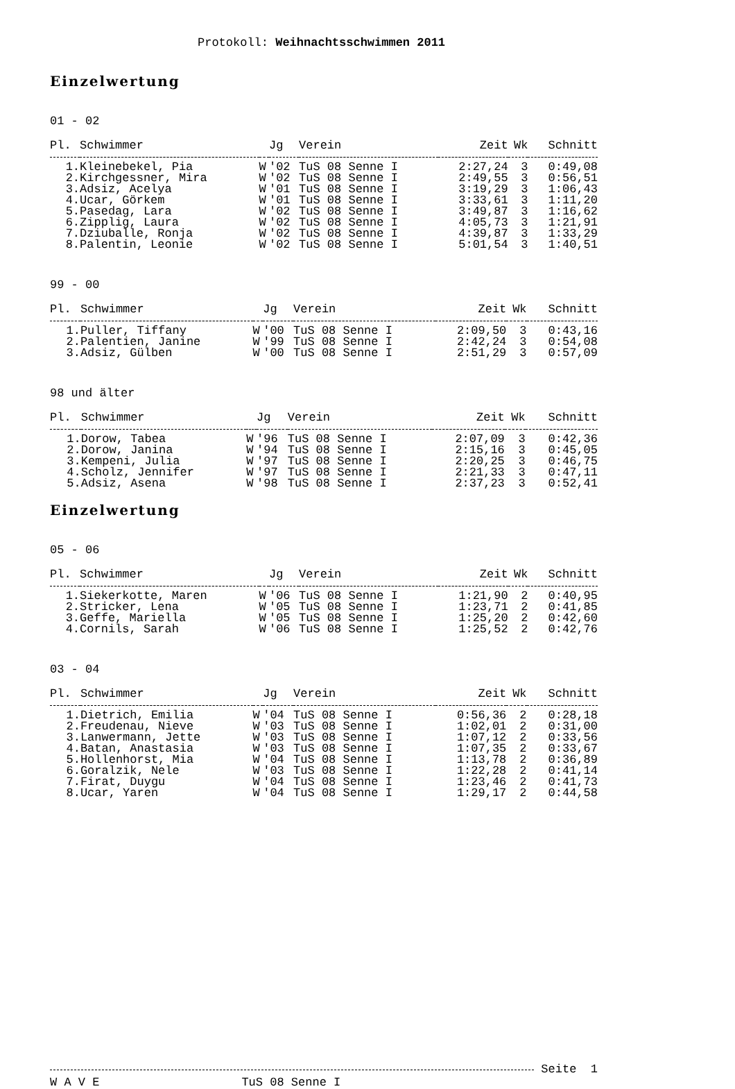Protokoll: Weihnachtsschwimmen 2011
Einzelwertung
01 - 02
| Pl. | Schwimmer | | Jg | Verein | Zeit | Wk | Schnitt |
| --- | --- | --- | --- | --- | --- | --- | --- |
| 1. | Kleinebekel, Pia | W | '02 | TuS 08 Senne I | 2:27,24 | 3 | 0:49,08 |
| 2. | Kirchgessner, Mira | W | '02 | TuS 08 Senne I | 2:49,55 | 3 | 0:56,51 |
| 3. | Adsiz, Acelya | W | '01 | TuS 08 Senne I | 3:19,29 | 3 | 1:06,43 |
| 4. | Ucar, Görkem | W | '01 | TuS 08 Senne I | 3:33,61 | 3 | 1:11,20 |
| 5. | Pasedag, Lara | W | '02 | TuS 08 Senne I | 3:49,87 | 3 | 1:16,62 |
| 6. | Zipplig, Laura | W | '02 | TuS 08 Senne I | 4:05,73 | 3 | 1:21,91 |
| 7. | Dziuballe, Ronja | W | '02 | TuS 08 Senne I | 4:39,87 | 3 | 1:33,29 |
| 8. | Palentin, Leonie | W | '02 | TuS 08 Senne I | 5:01,54 | 3 | 1:40,51 |
99 - 00
| Pl. | Schwimmer | | Jg | Verein | Zeit | Wk | Schnitt |
| --- | --- | --- | --- | --- | --- | --- | --- |
| 1. | Puller, Tiffany | W | '00 | TuS 08 Senne I | 2:09,50 | 3 | 0:43,16 |
| 2. | Palentien, Janine | W | '99 | TuS 08 Senne I | 2:42,24 | 3 | 0:54,08 |
| 3. | Adsiz, Gülben | W | '00 | TuS 08 Senne I | 2:51,29 | 3 | 0:57,09 |
98 und älter
| Pl. | Schwimmer | | Jg | Verein | Zeit | Wk | Schnitt |
| --- | --- | --- | --- | --- | --- | --- | --- |
| 1. | Dorow, Tabea | W | '96 | TuS 08 Senne I | 2:07,09 | 3 | 0:42,36 |
| 2. | Dorow, Janina | W | '94 | TuS 08 Senne I | 2:15,16 | 3 | 0:45,05 |
| 3. | Kempeni, Julia | W | '97 | TuS 08 Senne I | 2:20,25 | 3 | 0:46,75 |
| 4. | Scholz, Jennifer | W | '97 | TuS 08 Senne I | 2:21,33 | 3 | 0:47,11 |
| 5. | Adsiz, Asena | W | '98 | TuS 08 Senne I | 2:37,23 | 3 | 0:52,41 |
Einzelwertung
05 - 06
| Pl. | Schwimmer | | Jg | Verein | Zeit | Wk | Schnitt |
| --- | --- | --- | --- | --- | --- | --- | --- |
| 1. | Siekerkotte, Maren | W | '06 | TuS 08 Senne I | 1:21,90 | 2 | 0:40,95 |
| 2. | Stricker, Lena | W | '05 | TuS 08 Senne I | 1:23,71 | 2 | 0:41,85 |
| 3. | Geffe, Mariella | W | '05 | TuS 08 Senne I | 1:25,20 | 2 | 0:42,60 |
| 4. | Cornils, Sarah | W | '06 | TuS 08 Senne I | 1:25,52 | 2 | 0:42,76 |
03 - 04
| Pl. | Schwimmer | | Jg | Verein | Zeit | Wk | Schnitt |
| --- | --- | --- | --- | --- | --- | --- | --- |
| 1. | Dietrich, Emilia | W | '04 | TuS 08 Senne I | 0:56,36 | 2 | 0:28,18 |
| 2. | Freudenau, Nieve | W | '03 | TuS 08 Senne I | 1:02,01 | 2 | 0:31,00 |
| 3. | Lanwermann, Jette | W | '03 | TuS 08 Senne I | 1:07,12 | 2 | 0:33,56 |
| 4. | Batan, Anastasia | W | '03 | TuS 08 Senne I | 1:07,35 | 2 | 0:33,67 |
| 5. | Hollenhorst, Mia | W | '04 | TuS 08 Senne I | 1:13,78 | 2 | 0:36,89 |
| 6. | Goralzik, Nele | W | '03 | TuS 08 Senne I | 1:22,28 | 2 | 0:41,14 |
| 7. | Firat, Duygu | W | '04 | TuS 08 Senne I | 1:23,46 | 2 | 0:41,73 |
| 8. | Ucar, Yaren | W | '04 | TuS 08 Senne I | 1:29,17 | 2 | 0:44,58 |
Seite 1
W A V E TuS 08 Senne I